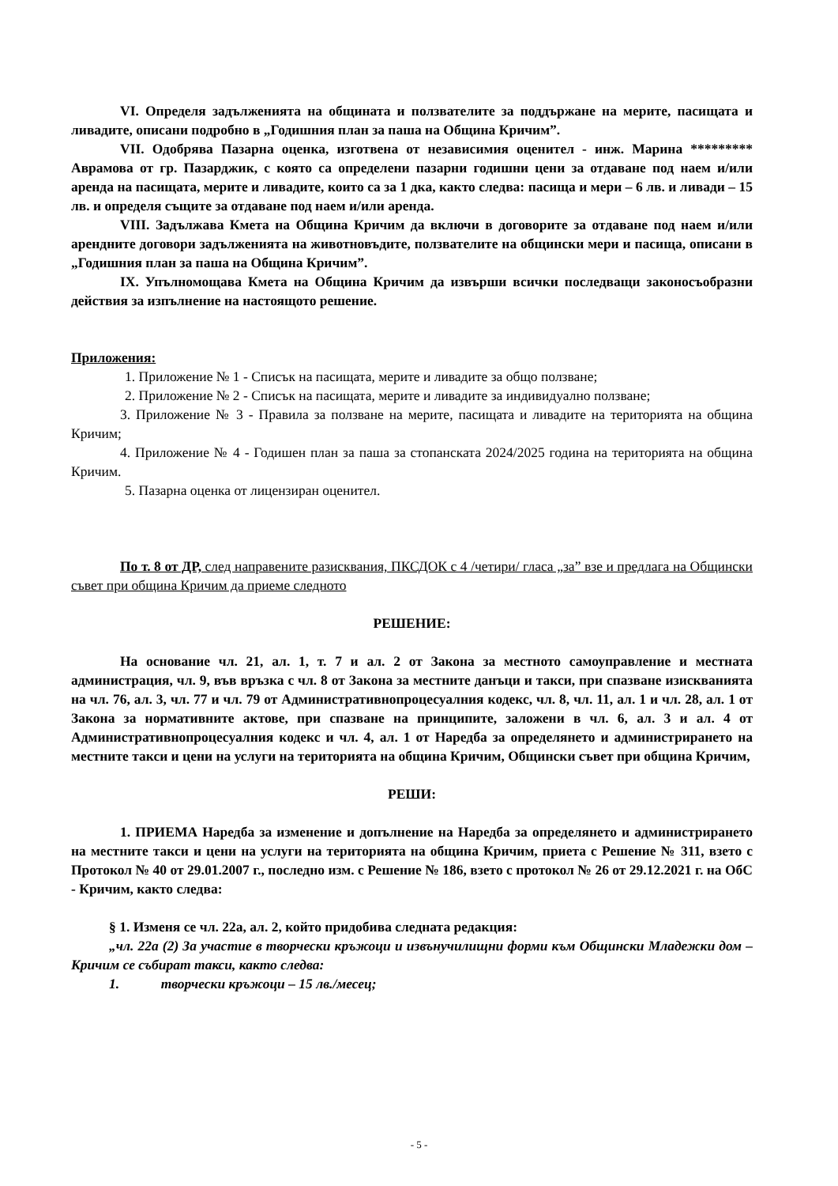VI. Определя задълженията на общината и ползвателите за поддържане на мерите, пасищата и ливадите, описани подробно в „Годишния план за паша на Община Кричим”.
VII. Одобрява Пазарна оценка, изготвена от независимия оценител - инж. Марина ********* Аврамова от гр. Пазарджик, с която са определени пазарни годишни цени за отдаване под наем и/или аренда на пасищата, мерите и ливадите, които са за 1 дка, както следва: пасища и мери – 6 лв. и ливади – 15 лв. и определя същите за отдаване под наем и/или аренда.
VIII. Задължава Кмета на Община Кричим да включи в договорите за отдаване под наем и/или арендните договори задълженията на животновъдите, ползвателите на общински мери и пасища, описани в „Годишния план за паша на Община Кричим”.
IX. Упълномощава Кмета на Община Кричим да извърши всички последващи законосъобразни действия за изпълнение на настоящото решение.
Приложения:
1. Приложение № 1 - Списък на пасищата, мерите и ливадите за общо ползване;
2. Приложение № 2 - Списък на пасищата, мерите и ливадите за индивидуално ползване;
3. Приложение № 3 - Правила за ползване на мерите, пасищата и ливадите на територията на община Кричим;
4. Приложение № 4 - Годишен план за паша за стопанската 2024/2025 година на територията на община Кричим.
5. Пазарна оценка от лицензиран оценител.
По т. 8 от ДР, след направените разисквания, ПКСДОК с 4 /четири/ гласа „за” взе и предлага на Общински съвет при община Кричим да приеме следното
РЕШЕНИЕ:
На основание чл. 21, ал. 1, т. 7 и ал. 2 от Закона за местното самоуправление и местната администрация, чл. 9, във връзка с чл. 8 от Закона за местните данъци и такси, при спазване изискванията на чл. 76, ал. 3, чл. 77 и чл. 79 от Административнопроцесуалния кодекс, чл. 8, чл. 11, ал. 1 и чл. 28, ал. 1 от Закона за нормативните актове, при спазване на принципите, заложени в чл. 6, ал. 3 и ал. 4 от Административнопроцесуалния кодекс и чл. 4, ал. 1 от Наредба за определянето и администрирането на местните такси и цени на услуги на територията на община Кричим, Общински съвет при община Кричим,
РЕШИ:
1. ПРИЕМА Наредба за изменение и допълнение на Наредба за определянето и администрирането на местните такси и цени на услуги на територията на община Кричим, приета с Решение № 311, взето с Протокол № 40 от 29.01.2007 г., последно изм. с Решение № 186, взето с протокол № 26 от 29.12.2021 г. на ОбС - Кричим, както следва:
§ 1. Изменя се чл. 22а, ал. 2, който придобива следната редакция:
„чл. 22а (2) За участие в творчески кръжоци и извънучилищни форми към Общински Младежки дом – Кричим се събират такси, както следва:
1. творчески кръжоци – 15 лв./месец;
- 5 -